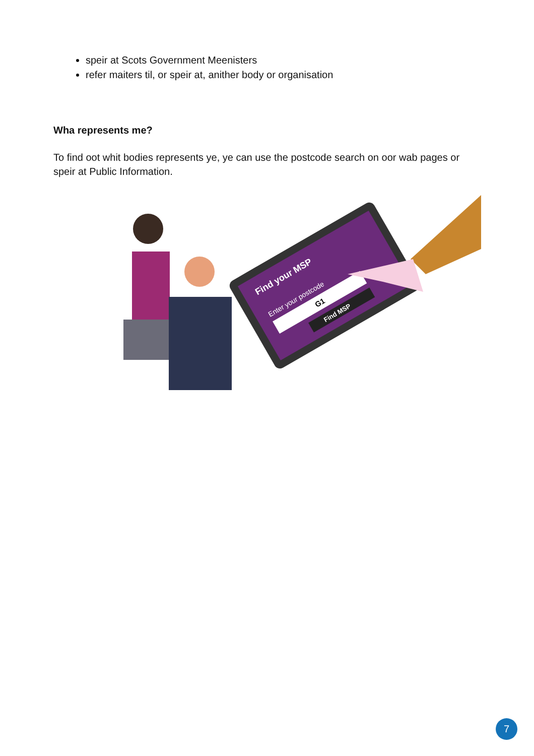speir at Scots Government Meenisters
refer maiters til, or speir at, anither body or organisation
Wha represents me?
To find oot whit bodies represents ye, ye can use the postcode search on oor wab pages or speir at Public Information.
Find your MSP
Enter your postcode
G1
Find MSP
7